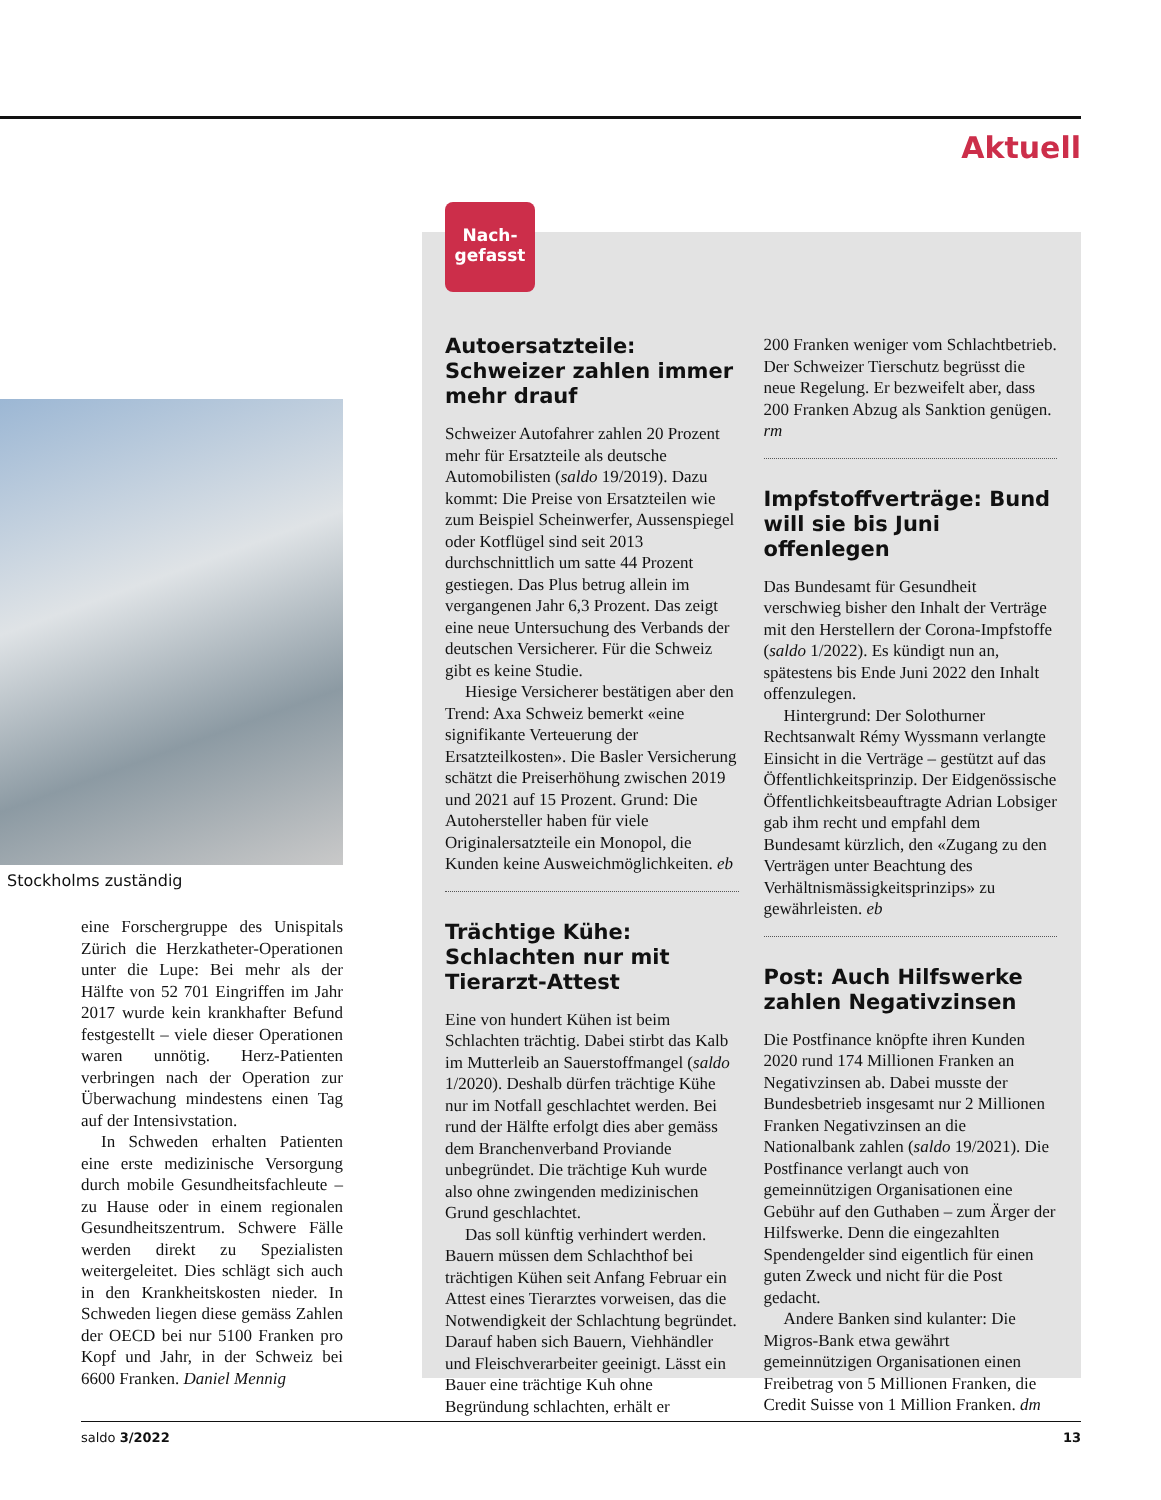Aktuell
Stockholms zuständig
eine Forschergruppe des Unispitals Zürich die Herzkatheter-Operationen unter die Lupe: Bei mehr als der Hälfte von 52 701 Eingriffen im Jahr 2017 wurde kein krankhafter Befund festgestellt – viele dieser Operationen waren unnötig. Herz-Patienten verbringen nach der Operation zur Überwachung mindestens einen Tag auf der Intensivstation.
In Schweden erhalten Patienten eine erste medizinische Versorgung durch mobile Gesundheitsfachleute – zu Hause oder in einem regionalen Gesundheitszentrum. Schwere Fälle werden direkt zu Spezialisten weitergeleitet. Dies schlägt sich auch in den Krankheitskosten nieder. In Schweden liegen diese gemäss Zahlen der OECD bei nur 5100 Franken pro Kopf und Jahr, in der Schweiz bei 6600 Franken. Daniel Mennig
Nach-
gefasst
Autoersatzteile: Schweizer zahlen immer mehr drauf
Schweizer Autofahrer zahlen 20 Prozent mehr für Ersatzteile als deutsche Automobilisten (saldo 19/2019). Dazu kommt: Die Preise von Ersatzteilen wie zum Beispiel Scheinwerfer, Aussenspiegel oder Kotflügel sind seit 2013 durchschnittlich um satte 44 Prozent gestiegen. Das Plus betrug allein im vergangenen Jahr 6,3 Prozent. Das zeigt eine neue Untersuchung des Verbands der deutschen Versicherer. Für die Schweiz gibt es keine Studie.
Hiesige Versicherer bestätigen aber den Trend: Axa Schweiz bemerkt «eine signifikante Verteuerung der Ersatzteilkosten». Die Basler Versicherung schätzt die Preiserhöhung zwischen 2019 und 2021 auf 15 Prozent. Grund: Die Autohersteller haben für viele Originalersatzteile ein Monopol, die Kunden keine Ausweichmöglichkeiten. eb
Trächtige Kühe: Schlachten nur mit Tierarzt-Attest
Eine von hundert Kühen ist beim Schlachten trächtig. Dabei stirbt das Kalb im Mutterleib an Sauerstoffmangel (saldo 1/2020). Deshalb dürfen trächtige Kühe nur im Notfall geschlachtet werden. Bei rund der Hälfte erfolgt dies aber gemäss dem Branchenverband Proviande unbegründet. Die trächtige Kuh wurde also ohne zwingenden medizinischen Grund geschlachtet.
Das soll künftig verhindert werden. Bauern müssen dem Schlachthof bei trächtigen Kühen seit Anfang Februar ein Attest eines Tierarztes vorweisen, das die Notwendigkeit der Schlachtung begründet. Darauf haben sich Bauern, Viehhändler und Fleischverarbeiter geeinigt. Lässt ein Bauer eine trächtige Kuh ohne Begründung schlachten, erhält er
200 Franken weniger vom Schlachtbetrieb. Der Schweizer Tierschutz begrüsst die neue Regelung. Er bezweifelt aber, dass 200 Franken Abzug als Sanktion genügen. rm
Impfstoffverträge: Bund will sie bis Juni offenlegen
Das Bundesamt für Gesundheit verschwieg bisher den Inhalt der Verträge mit den Herstellern der Corona-Impfstoffe (saldo 1/2022). Es kündigt nun an, spätestens bis Ende Juni 2022 den Inhalt offenzulegen.
Hintergrund: Der Solothurner Rechtsanwalt Rémy Wyssmann verlangte Einsicht in die Verträge – gestützt auf das Öffentlichkeitsprinzip. Der Eidgenössische Öffentlichkeitsbeauftragte Adrian Lobsiger gab ihm recht und empfahl dem Bundesamt kürzlich, den «Zugang zu den Verträgen unter Beachtung des Verhältnismässigkeitsprinzips» zu gewährleisten. eb
Post: Auch Hilfswerke zahlen Negativzinsen
Die Postfinance knöpfte ihren Kunden 2020 rund 174 Millionen Franken an Negativzinsen ab. Dabei musste der Bundesbetrieb insgesamt nur 2 Millionen Franken Negativzinsen an die Nationalbank zahlen (saldo 19/2021). Die Postfinance verlangt auch von gemeinnützigen Organisationen eine Gebühr auf den Guthaben – zum Ärger der Hilfswerke. Denn die eingezahlten Spendengelder sind eigentlich für einen guten Zweck und nicht für die Post gedacht.
Andere Banken sind kulanter: Die Migros-Bank etwa gewährt gemeinnützigen Organisationen einen Freibetrag von 5 Millionen Franken, die Credit Suisse von 1 Million Franken. dm
saldo 3/2022 13